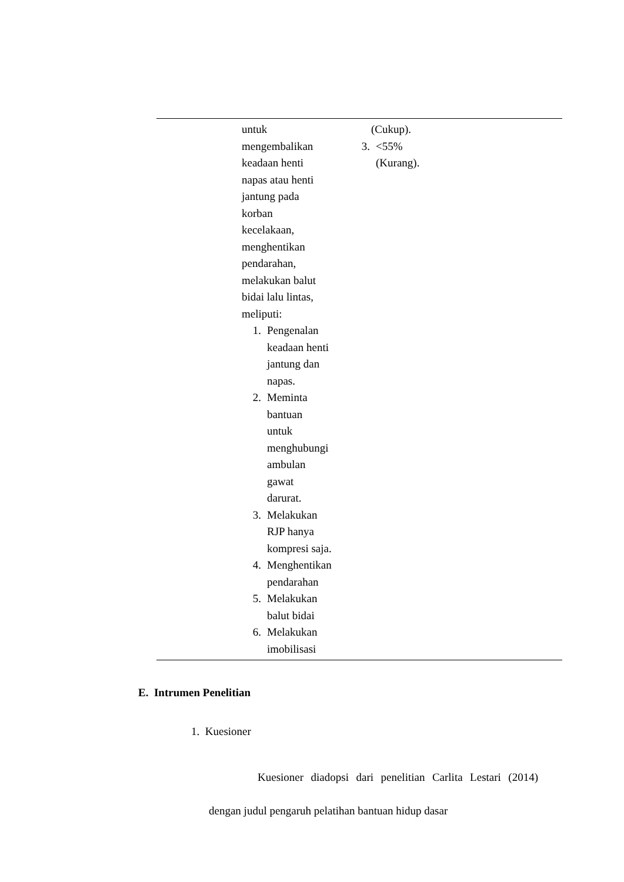| | untuk mengembalikan keadaan henti napas atau henti jantung pada korban kecelakaan, menghentikan pendarahan, melakukan balut bidai lalu lintas, meliputi: 1. Pengenalan keadaan henti jantung dan napas. 2. Meminta bantuan untuk menghubungi ambulan gawat darurat. 3. Melakukan RJP hanya kompresi saja. 4. Menghentikan pendarahan 5. Melakukan balut bidai 6. Melakukan imobilisasi | (Cukup). 3. <55% (Kurang). | |
E. Intrumen Penelitian
1. Kuesioner
Kuesioner diadopsi dari penelitian Carlita Lestari (2014) dengan judul pengaruh pelatihan bantuan hidup dasar